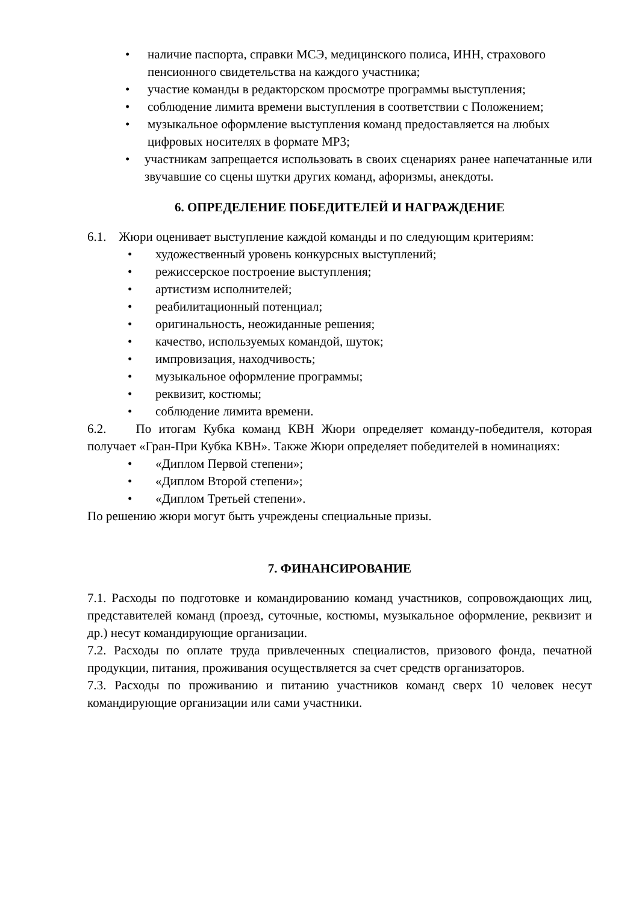• наличие паспорта, справки МСЭ, медицинского полиса, ИНН, страхового пенсионного свидетельства на каждого участника;
• участие команды в редакторском просмотре программы выступления;
• соблюдение лимита времени выступления в соответствии с Положением;
• музыкальное оформление выступления команд предоставляется на любых цифровых носителях в формате MP3;
• участникам запрещается использовать в своих сценариях ранее напечатанные или звучавшие со сцены шутки других команд, афоризмы, анекдоты.
6. ОПРЕДЕЛЕНИЕ ПОБЕДИТЕЛЕЙ И НАГРАЖДЕНИЕ
6.1. Жюри оценивает выступление каждой команды и по следующим критериям:
• художественный уровень конкурсных выступлений;
• режиссерское построение выступления;
• артистизм исполнителей;
• реабилитационный потенциал;
• оригинальность, неожиданные решения;
• качество, используемых командой, шуток;
• импровизация, находчивость;
• музыкальное оформление программы;
• реквизит, костюмы;
• соблюдение лимита времени.
6.2. По итогам Кубка команд КВН Жюри определяет команду-победителя, которая получает «Гран-При Кубка КВН». Также Жюри определяет победителей в номинациях:
• «Диплом Первой степени»;
• «Диплом Второй степени»;
• «Диплом Третьей степени».
По решению жюри могут быть учреждены специальные призы.
7. ФИНАНСИРОВАНИЕ
7.1. Расходы по подготовке и командированию команд участников, сопровождающих лиц, представителей команд (проезд, суточные, костюмы, музыкальное оформление, реквизит и др.) несут командирующие организации.
7.2. Расходы по оплате труда привлеченных специалистов, призового фонда, печатной продукции, питания, проживания осуществляется за счет средств организаторов.
7.3. Расходы по проживанию и питанию участников команд сверх 10 человек несут командирующие организации или сами участники.